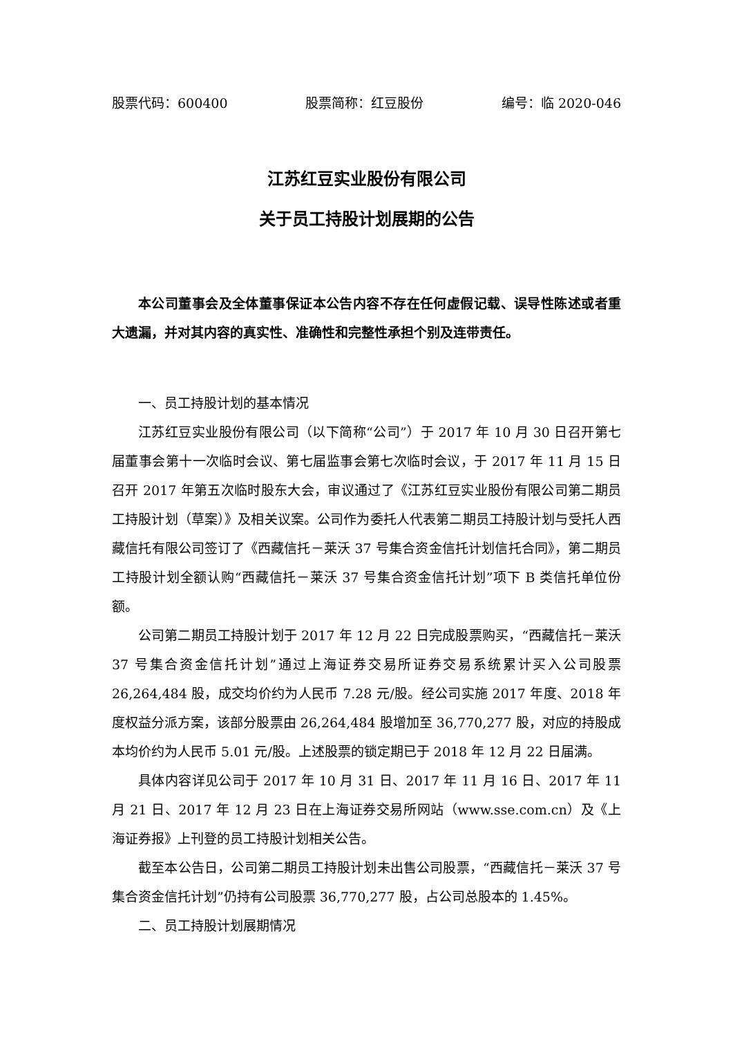股票代码：600400 股票简称：红豆股份 编号：临 2020-046
江苏红豆实业股份有限公司
关于员工持股计划展期的公告
本公司董事会及全体董事保证本公告内容不存在任何虚假记载、误导性陈述或者重大遗漏，并对其内容的真实性、准确性和完整性承担个别及连带责任。
一、员工持股计划的基本情况
江苏红豆实业股份有限公司（以下简称“公司”）于 2017 年 10 月 30 日召开第七届董事会第十一次临时会议、第七届监事会第七次临时会议，于 2017 年 11 月 15 日召开 2017 年第五次临时股东大会，审议通过了《江苏红豆实业股份有限公司第二期员工持股计划（草案）》及相关议案。公司作为委托人代表第二期员工持股计划与受托人西藏信托有限公司签订了《西藏信托－莱沃 37 号集合资金信托计划信托合同》，第二期员工持股计划全额认购“西藏信托－莱沃 37 号集合资金信托计划”项下 B 类信托单位份额。
公司第二期员工持股计划于 2017 年 12 月 22 日完成股票购买，“西藏信托－莱沃 37 号集合资金信托计划”通过上海证券交易所证券交易系统累计买入公司股票 26,264,484 股，成交均价约为人民币 7.28 元/股。经公司实施 2017 年度、2018 年度权益分派方案，该部分股票由 26,264,484 股增加至 36,770,277 股，对应的持股成本均价约为人民币 5.01 元/股。上述股票的锁定期已于 2018 年 12 月 22 日届满。
具体内容详见公司于 2017 年 10 月 31 日、2017 年 11 月 16 日、2017 年 11 月 21 日、2017 年 12 月 23 日在上海证券交易所网站（www.sse.com.cn）及《上海证券报》上刊登的员工持股计划相关公告。
截至本公告日，公司第二期员工持股计划未出售公司股票，“西藏信托－莱沃 37 号集合资金信托计划”仍持有公司股票 36,770,277 股，占公司总股本的 1.45%。
二、员工持股计划展期情况